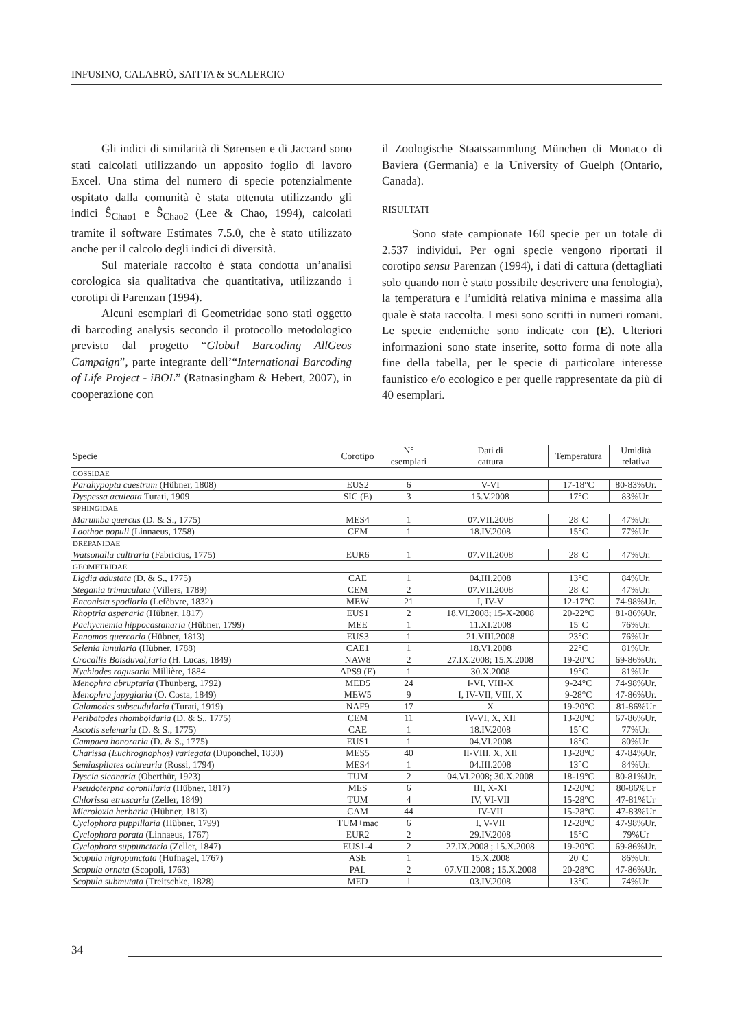INFUSINO, CALABRÒ, SAITTA & SCALERCIO
Gli indici di similarità di Sørensen e di Jaccard sono stati calcolati utilizzando un apposito foglio di lavoro Excel. Una stima del numero di specie potenzialmente ospitato dalla comunità è stata ottenuta utilizzando gli indici Ŝ<sub>Chao1</sub> e Ŝ<sub>Chao2</sub> (Lee & Chao, 1994), calcolati tramite il software Estimates 7.5.0, che è stato utilizzato anche per il calcolo degli indici di diversità.
Sul materiale raccolto è stata condotta un’analisi corologica sia qualitativa che quantitativa, utilizzando i corotipi di Parenzan (1994).
Alcuni esemplari di Geometridae sono stati oggetto di barcoding analysis secondo il protocollo metodologico previsto dal progetto “Global Barcoding AllGeos Campaign”, parte integrante dell’“International Barcoding of Life Project - iBOL” (Ratnasingham & Hebert, 2007), in cooperazione con
il Zoologische Staatssammlung München di Monaco di Baviera (Germania) e la University of Guelph (Ontario, Canada).
RISULTATI
Sono state campionate 160 specie per un totale di 2.537 individui. Per ogni specie vengono riportati il corotipo sensu Parenzan (1994), i dati di cattura (dettagliati solo quando non è stato possibile descrivere una fenologia), la temperatura e l’umidità relativa minima e massima alla quale è stata raccolta. I mesi sono scritti in numeri romani. Le specie endemiche sono indicate con (E). Ulteriori informazioni sono state inserite, sotto forma di note alla fine della tabella, per le specie di particolare interesse faunistico e/o ecologico e per quelle rappresentate da più di 40 esemplari.
| Specie | Corotipo | N° esemplari | Dati di cattura | Temperatura | Umidità relativa |
| --- | --- | --- | --- | --- | --- |
| COSSIDAE | | | | | |
| Parahypopta caestrum (Hübner, 1808) | EUS2 | 6 | V-VI | 17-18°C | 80-83%Ur. |
| Dyspessa aculeata Turati, 1909 | SIC (E) | 3 | 15.V.2008 | 17°C | 83%Ur. |
| SPHINGIDAE | | | | | |
| Marumba quercus (D. & S., 1775) | MES4 | 1 | 07.VII.2008 | 28°C | 47%Ur. |
| Laothoe populi (Linnaeus, 1758) | CEM | 1 | 18.IV.2008 | 15°C | 77%Ur. |
| DREPANIDAE | | | | | |
| Watsonalla cultraria (Fabricius, 1775) | EUR6 | 1 | 07.VII.2008 | 28°C | 47%Ur. |
| GEOMETRIDAE | | | | | |
| Ligdia adustata (D. & S., 1775) | CAE | 1 | 04.III.2008 | 13°C | 84%Ur. |
| Stegania trimaculata (Villers, 1789) | CEM | 2 | 07.VII.2008 | 28°C | 47%Ur. |
| Enconista spodiaria (Lefèbvre, 1832) | MEW | 21 | I, IV-V | 12-17°C | 74-98%Ur. |
| Rhoptria asperaria (Hübner, 1817) | EUS1 | 2 | 18.VI.2008; 15-X-2008 | 20-22°C | 81-86%Ur. |
| Pachycnemia hippocastanaria (Hübner, 1799) | MEE | 1 | 11.XI.2008 | 15°C | 76%Ur. |
| Ennomos quercaria (Hübner, 1813) | EUS3 | 1 | 21.VIII.2008 | 23°C | 76%Ur. |
| Selenia lunularia (Hübner, 1788) | CAE1 | 1 | 18.VI.2008 | 22°C | 81%Ur. |
| Crocallis Boisduval,iaria (H. Lucas, 1849) | NAW8 | 2 | 27.IX.2008; 15.X.2008 | 19-20°C | 69-86%Ur. |
| Nychiodes ragusaria Millière, 1884 | APS9 (E) | 1 | 30.X.2008 | 19°C | 81%Ur. |
| Menophra abruptaria (Thunberg, 1792) | MED5 | 24 | I-VI, VIII-X | 9-24°C | 74-98%Ur. |
| Menophra japygiaria (O. Costa, 1849) | MEW5 | 9 | I, IV-VII, VIII, X | 9-28°C | 47-86%Ur. |
| Calamodes subscudularia (Turati, 1919) | NAF9 | 17 | X | 19-20°C | 81-86%Ur |
| Peribatodes rhomboidaria (D. & S., 1775) | CEM | 11 | IV-VI, X, XII | 13-20°C | 67-86%Ur. |
| Ascotis selenaria (D. & S., 1775) | CAE | 1 | 18.IV.2008 | 15°C | 77%Ur. |
| Campaea honoraria (D. & S., 1775) | EUS1 | 1 | 04.VI.2008 | 18°C | 80%Ur. |
| Charissa (Euchrognophos) variegata (Duponchel, 1830) | MES5 | 40 | II-VIII, X, XII | 13-28°C | 47-84%Ur. |
| Semiaspilates ochrearia (Rossi, 1794) | MES4 | 1 | 04.III.2008 | 13°C | 84%Ur. |
| Dyscia sicanaria (Oberthür, 1923) | TUM | 2 | 04.VI.2008; 30.X.2008 | 18-19°C | 80-81%Ur. |
| Pseudoterpna coronillaria (Hübner, 1817) | MES | 6 | III, X-XI | 12-20°C | 80-86%Ur |
| Chlorissa etruscaria (Zeller, 1849) | TUM | 4 | IV, VI-VII | 15-28°C | 47-81%Ur |
| Microloxia herbaria (Hübner, 1813) | CAM | 44 | IV-VII | 15-28°C | 47-83%Ur |
| Cyclophora puppillaria (Hübner, 1799) | TUM+mac | 6 | I, V-VII | 12-28°C | 47-98%Ur. |
| Cyclophora porata (Linnaeus, 1767) | EUR2 | 2 | 29.IV.2008 | 15°C | 79%Ur |
| Cyclophora suppunctaria (Zeller, 1847) | EUS1-4 | 2 | 27.IX.2008 ; 15.X.2008 | 19-20°C | 69-86%Ur. |
| Scopula nigropunctata (Hufnagel, 1767) | ASE | 1 | 15.X.2008 | 20°C | 86%Ur. |
| Scopula ornata (Scopoli, 1763) | PAL | 2 | 07.VII.2008 ; 15.X.2008 | 20-28°C | 47-86%Ur. |
| Scopula submutata (Treitschke, 1828) | MED | 1 | 03.IV.2008 | 13°C | 74%Ur. |
34